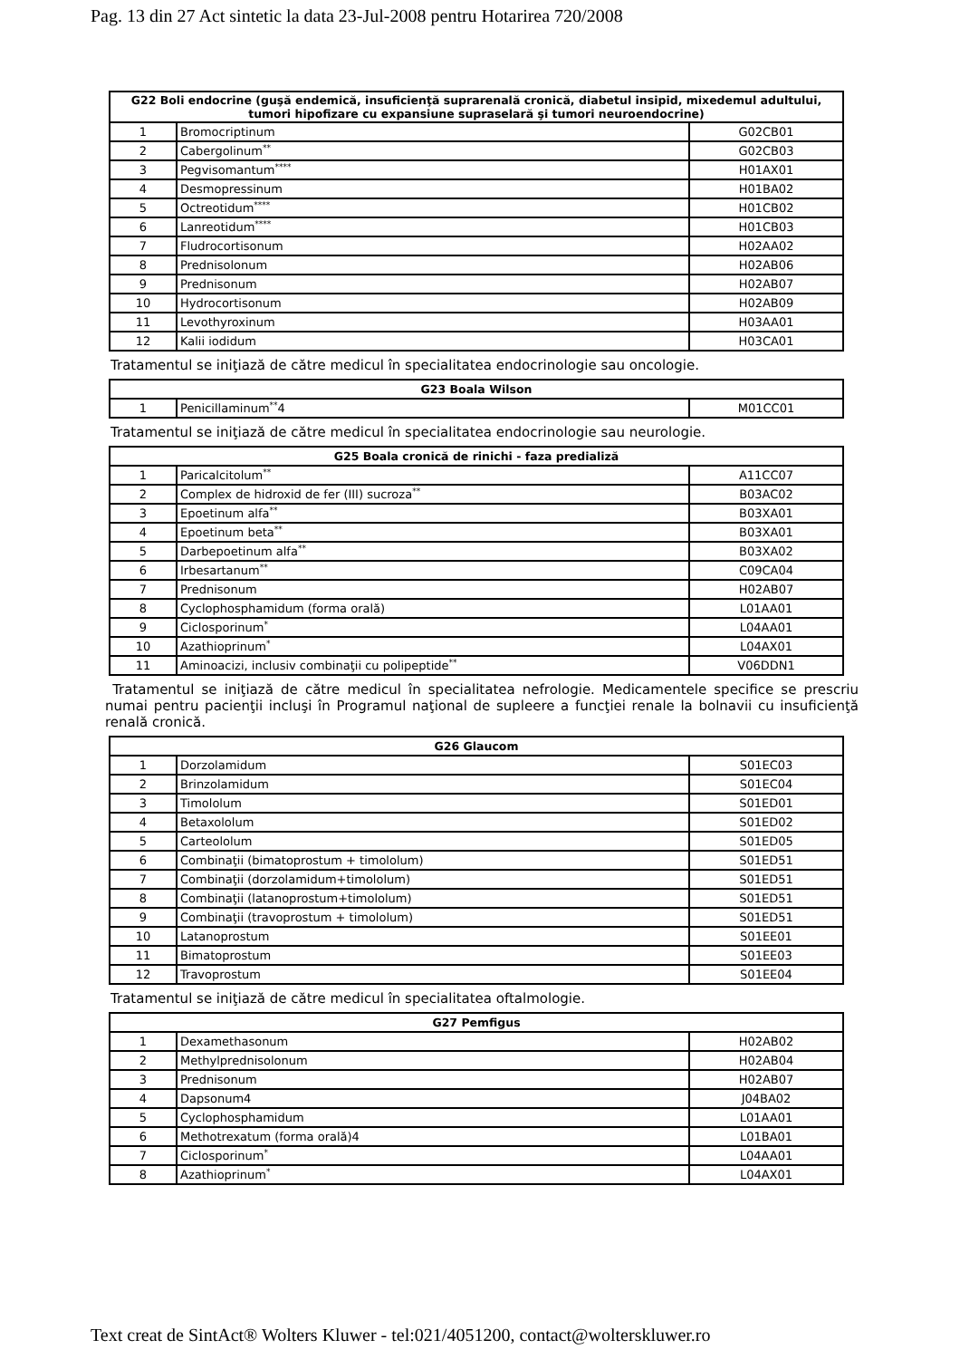Pag. 13 din 27 Act sintetic la data 23-Jul-2008 pentru Hotarirea 720/2008
| G22 Boli endocrine (guşă endemică, insuficienţă suprarenală cronică, diabetul insipid, mixedemul adultului, tumori hipofizare cu expansiune supraselară şi tumori neuroendocrine) | | |
| --- | --- | --- |
| 1 | Bromocriptinum | G02CB01 |
| 2 | Cabergolinum<sup>**</sup> | G02CB03 |
| 3 | Pegvisomantum<sup>****</sup> | H01AX01 |
| 4 | Desmopressinum | H01BA02 |
| 5 | Octreotidum<sup>****</sup> | H01CB02 |
| 6 | Lanreotidum<sup>****</sup> | H01CB03 |
| 7 | Fludrocortisonum | H02AA02 |
| 8 | Prednisolonum | H02AB06 |
| 9 | Prednisonum | H02AB07 |
| 10 | Hydrocortisonum | H02AB09 |
| 11 | Levothyroxinum | H03AA01 |
| 12 | Kalii iodidum | H03CA01 |
Tratamentul se iniţiază de către medicul în specialitatea endocrinologie sau oncologie.
| G23 Boala Wilson | | |
| --- | --- | --- |
| 1 | Penicillaminum<sup>**</sup>4 | M01CC01 |
Tratamentul se iniţiază de către medicul în specialitatea endocrinologie sau neurologie.
| G25 Boala cronică de rinichi - faza predializă | | |
| --- | --- | --- |
| 1 | Paricalcitolum<sup>**</sup> | A11CC07 |
| 2 | Complex de hidroxid de fer (III) sucroza<sup>**</sup> | B03AC02 |
| 3 | Epoetinum alfa<sup>**</sup> | B03XA01 |
| 4 | Epoetinum beta<sup>**</sup> | B03XA01 |
| 5 | Darbepoetinum alfa<sup>**</sup> | B03XA02 |
| 6 | Irbesartanum<sup>**</sup> | C09CA04 |
| 7 | Prednisonum | H02AB07 |
| 8 | Cyclophosphamidum (forma orală) | L01AA01 |
| 9 | Ciclosporinum<sup>*</sup> | L04AA01 |
| 10 | Azathioprinum<sup>*</sup> | L04AX01 |
| 11 | Aminoacizi, inclusiv combinaţii cu polipeptide<sup>**</sup> | V06DDN1 |
Tratamentul se iniţiază de către medicul în specialitatea nefrologie. Medicamentele specifice se prescriu numai pentru pacienţii incluşi în Programul naţional de supleere a funcţiei renale la bolnavii cu insuficienţă renală cronică.
| G26 Glaucom | | |
| --- | --- | --- |
| 1 | Dorzolamidum | S01EC03 |
| 2 | Brinzolamidum | S01EC04 |
| 3 | Timololum | S01ED01 |
| 4 | Betaxololum | S01ED02 |
| 5 | Carteololum | S01ED05 |
| 6 | Combinaţii (bimatoprostum + timololum) | S01ED51 |
| 7 | Combinaţii (dorzolamidum+timololum) | S01ED51 |
| 8 | Combinaţii (latanoprostum+timololum) | S01ED51 |
| 9 | Combinaţii (travoprostum + timololum) | S01ED51 |
| 10 | Latanoprostum | S01EE01 |
| 11 | Bimatoprostum | S01EE03 |
| 12 | Travoprostum | S01EE04 |
Tratamentul se iniţiază de către medicul în specialitatea oftalmologie.
| G27 Pemfigus | | |
| --- | --- | --- |
| 1 | Dexamethasonum | H02AB02 |
| 2 | Methylprednisolonum | H02AB04 |
| 3 | Prednisonum | H02AB07 |
| 4 | Dapsonum4 | J04BA02 |
| 5 | Cyclophosphamidum | L01AA01 |
| 6 | Methotrexatum (forma orală)4 | L01BA01 |
| 7 | Ciclosporinum<sup>*</sup> | L04AA01 |
| 8 | Azathioprinum<sup>*</sup> | L04AX01 |
Text creat de SintAct® Wolters Kluwer - tel:021/4051200, contact@wolterskluwer.ro